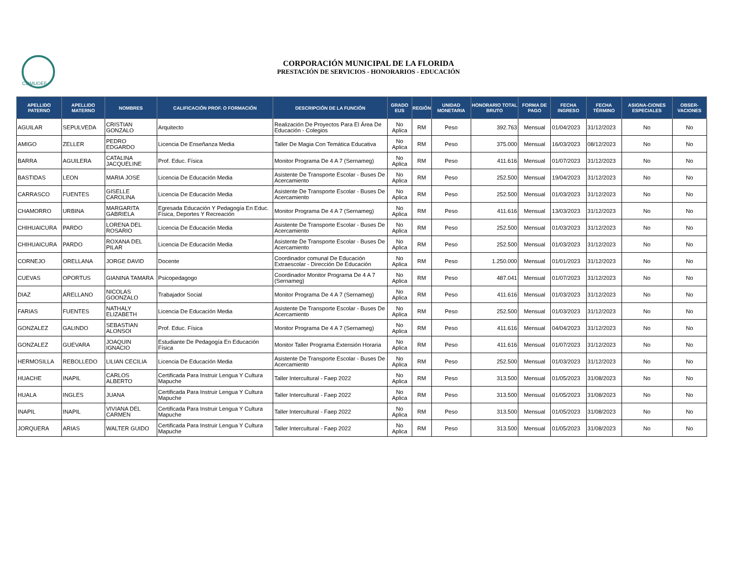COMUDEF
CORPORACIÓN MUNICIPAL DE LA FLORIDA
PRESTACIÓN DE SERVICIOS - HONORARIOS - EDUCACIÓN
| APELLIDO PATERNO | APELLIDO MATERNO | NOMBRES | CALIFICACIÓN PROF. O FORMACIÓN | DESCRIPCIÓN DE LA FUNCIÓN | GRADO EUS | REGIÓN | UNIDAD MONETARIA | HONORARIO TOTAL BRUTO | FORMA DE PAGO | FECHA INGRESO | FECHA TÉRMINO | ASIGNA-CIONES ESPECIALES | OBSER-VACIONES |
| --- | --- | --- | --- | --- | --- | --- | --- | --- | --- | --- | --- | --- | --- |
| AGUILAR | SEPULVEDA | CRISTIAN GONZALO | Arquitecto | Realización De Proyectos Para El Área De Educación - Colegios | No Aplica | RM | Peso | 392.763 | Mensual | 01/04/2023 | 31/12/2023 | No | No |
| AMIGO | ZELLER | PEDRO EDGARDO | Licencia De Enseñanza Media | Taller De Magia Con Temática Educativa | No Aplica | RM | Peso | 375.000 | Mensual | 16/03/2023 | 08/12/2023 | No | No |
| BARRA | AGUILERA | CATALINA JACQUELINE | Prof. Educ. Física | Monitor Programa De 4 A 7 (Sernameg) | No Aplica | RM | Peso | 411.616 | Mensual | 01/07/2023 | 31/12/2023 | No | No |
| BASTIDAS | LEON | MARIA JOSE | Licencia De Educación Media | Asistente De Transporte Escolar - Buses De Acercamiento | No Aplica | RM | Peso | 252.500 | Mensual | 19/04/2023 | 31/12/2023 | No | No |
| CARRASCO | FUENTES | GISELLE CAROLINA | Licencia De Educación Media | Asistente De Transporte Escolar - Buses De Acercamiento | No Aplica | RM | Peso | 252.500 | Mensual | 01/03/2023 | 31/12/2023 | No | No |
| CHAMORRO | URBINA | MARGARITA GABRIELA | Egresada Educación Y Pedagogía En Educ. Física, Deportes Y Recreación | Monitor Programa De 4 A 7 (Sernameg) | No Aplica | RM | Peso | 411.616 | Mensual | 13/03/2023 | 31/12/2023 | No | No |
| CHIHUAICURA | PARDO | LORENA DEL ROSARIO | Licencia De Educación Media | Asistente De Transporte Escolar - Buses De Acercamiento | No Aplica | RM | Peso | 252.500 | Mensual | 01/03/2023 | 31/12/2023 | No | No |
| CHIHUAICURA | PARDO | ROXANA DEL PILAR | Licencia De Educación Media | Asistente De Transporte Escolar - Buses De Acercamiento | No Aplica | RM | Peso | 252.500 | Mensual | 01/03/2023 | 31/12/2023 | No | No |
| CORNEJO | ORELLANA | JORGE DAVID | Docente | Coordinador comunal De Educación Extraescolar - Dirección De Educación | No Aplica | RM | Peso | 1.250.000 | Mensual | 01/01/2023 | 31/12/2023 | No | No |
| CUEVAS | OPORTUS | GIANINA TAMARA | Psicopedagogo | Coordinador Monitor Programa De 4 A 7 (Sernameg) | No Aplica | RM | Peso | 487.041 | Mensual | 01/07/2023 | 31/12/2023 | No | No |
| DIAZ | ARELLANO | NICOLAS GOONZALO | Trabajador Social | Monitor Programa De 4 A 7 (Sernameg) | No Aplica | RM | Peso | 411.616 | Mensual | 01/03/2023 | 31/12/2023 | No | No |
| FARIAS | FUENTES | NATHALY ELIZABETH | Licencia De Educación Media | Asistente De Transporte Escolar - Buses De Acercamiento | No Aplica | RM | Peso | 252.500 | Mensual | 01/03/2023 | 31/12/2023 | No | No |
| GONZALEZ | GALINDO | SEBASTIAN ALONSOI | Prof. Educ. Física | Monitor Programa De 4 A 7 (Sernameg) | No Aplica | RM | Peso | 411.616 | Mensual | 04/04/2023 | 31/12/2023 | No | No |
| GONZALEZ | GUEVARA | JOAQUIN IGNACIO | Estudiante De Pedagogía En Educación Física | Monitor Taller Programa Extensión Horaria | No Aplica | RM | Peso | 411.616 | Mensual | 01/07/2023 | 31/12/2023 | No | No |
| HERMOSILLA | REBOLLEDO | LILIAN CECILIA | Licencia De Educación Media | Asistente De Transporte Escolar - Buses De Acercamiento | No Aplica | RM | Peso | 252.500 | Mensual | 01/03/2023 | 31/12/2023 | No | No |
| HUACHE | INAPIL | CARLOS ALBERTO | Certificada Para Instruir Lengua Y Cultura Mapuche | Taller Intercultural - Faep 2022 | No Aplica | RM | Peso | 313.500 | Mensual | 01/05/2023 | 31/08/2023 | No | No |
| HUALA | INGLES | JUANA | Certificada Para Instruir Lengua Y Cultura Mapuche | Taller Intercultural - Faep 2022 | No Aplica | RM | Peso | 313.500 | Mensual | 01/05/2023 | 31/08/2023 | No | No |
| INAPIL | INAPIL | VIVIANA DEL CARMEN | Certificada Para Instruir Lengua Y Cultura Mapuche | Taller Intercultural - Faep 2022 | No Aplica | RM | Peso | 313.500 | Mensual | 01/05/2023 | 31/08/2023 | No | No |
| JORQUERA | ARIAS | WALTER GUIDO | Certificada Para Instruir Lengua Y Cultura Mapuche | Taller Intercultural - Faep 2022 | No Aplica | RM | Peso | 313.500 | Mensual | 01/05/2023 | 31/08/2023 | No | No |